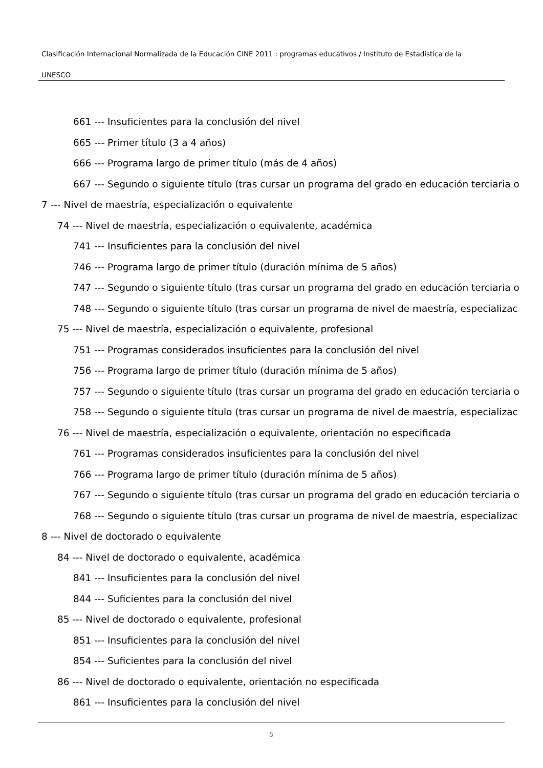Clasificación Internacional Normalizada de la Educación CINE 2011 : programas educativos / Instituto de Estadística de la
UNESCO
661 --- Insuficientes para la conclusión del nivel
665 --- Primer título (3 a 4 años)
666 --- Programa largo de primer título (más de 4 años)
667 --- Segundo o siguiente título (tras cursar un programa del grado en educación terciaria o
7 --- Nivel de maestría, especialización o equivalente
74 --- Nivel de maestría, especialización o equivalente, académica
741 --- Insuficientes para la conclusión del nivel
746 --- Programa largo de primer título (duración mínima de 5 años)
747 --- Segundo o siguiente título (tras cursar un programa del grado en educación terciaria o
748 --- Segundo o siguiente título (tras cursar un programa de nivel de maestría, especializac
75 --- Nivel de maestría, especialización o equivalente, profesional
751 --- Programas considerados insuficientes para la conclusión del nivel
756 --- Programa largo de primer título (duración mínima de 5 años)
757 --- Segundo o siguiente título (tras cursar un programa del grado en educación terciaria o
758 --- Segundo o siguiente título (tras cursar un programa de nivel de maestría, especializac
76 --- Nivel de maestría, especialización o equivalente, orientación no especificada
761 --- Programas considerados insuficientes para la conclusión del nivel
766 --- Programa largo de primer título (duración mínima de 5 años)
767 --- Segundo o siguiente título (tras cursar un programa del grado en educación terciaria o
768 --- Segundo o siguiente título (tras cursar un programa de nivel de maestría, especializac
8 --- Nivel de doctorado o equivalente
84 --- Nivel de doctorado o equivalente, académica
841 --- Insuficientes para la conclusión del nivel
844 --- Suficientes para la conclusión del nivel
85 --- Nivel de doctorado o equivalente, profesional
851 --- Insuficientes para la conclusión del nivel
854 --- Suficientes para la conclusión del nivel
86 --- Nivel de doctorado o equivalente, orientación no especificada
861 --- Insuficientes para la conclusión del nivel
5